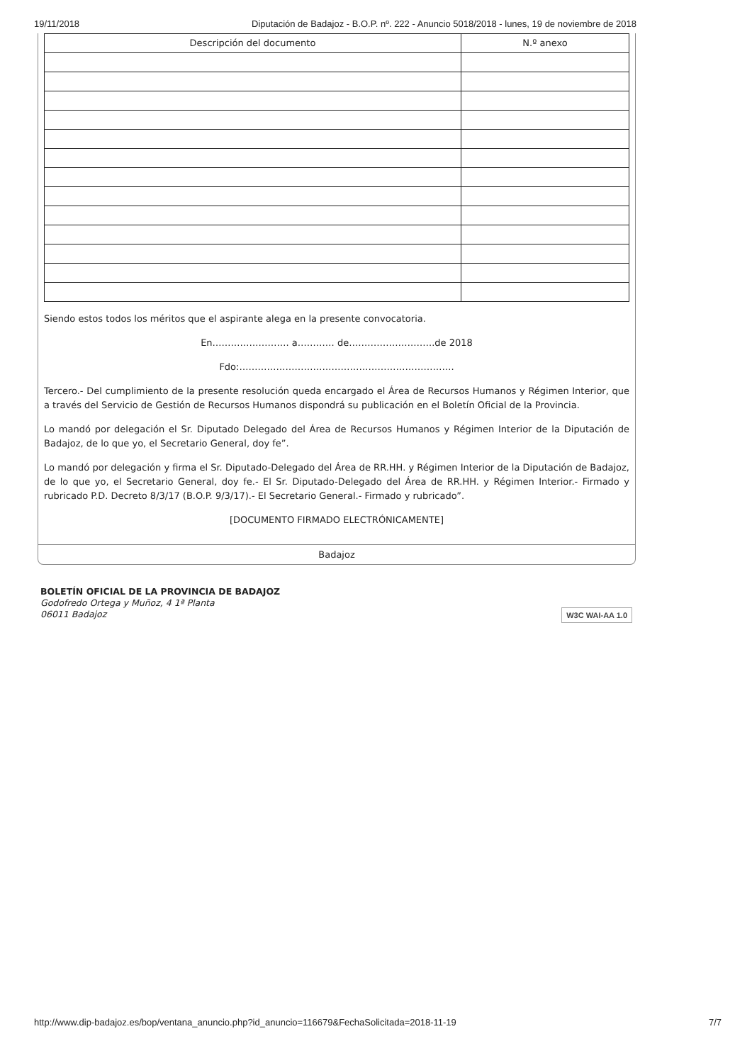19/11/2018 Diputación de Badajoz - B.O.P. nº. 222 - Anuncio 5018/2018 - lunes, 19 de noviembre de 2018
| Descripción del documento | N.º anexo |
| --- | --- |
Siendo estos todos los méritos que el aspirante alega en la presente convocatoria.
En……………………. a………… de……………………….de 2018
Fdo:…………………………………………………………….
Tercero.- Del cumplimiento de la presente resolución queda encargado el Área de Recursos Humanos y Régimen Interior, que a través del Servicio de Gestión de Recursos Humanos dispondrá su publicación en el Boletín Oficial de la Provincia.
Lo mandó por delegación el Sr. Diputado Delegado del Área de Recursos Humanos y Régimen Interior de la Diputación de Badajoz, de lo que yo, el Secretario General, doy fe”.
Lo mandó por delegación y firma el Sr. Diputado-Delegado del Área de RR.HH. y Régimen Interior de la Diputación de Badajoz, de lo que yo, el Secretario General, doy fe.- El Sr. Diputado-Delegado del Área de RR.HH. y Régimen Interior.- Firmado y rubricado P.D. Decreto 8/3/17 (B.O.P. 9/3/17).- El Secretario General.- Firmado y rubricado”.
[DOCUMENTO FIRMADO ELECTRÓNICAMENTE]
Badajoz
BOLETÍN OFICIAL DE LA PROVINCIA DE BADAJOZ
Godofredo Ortega y Muñoz, 4 1ª Planta
06011 Badajoz
W3C WAI-AA 1.0
http://www.dip-badajoz.es/bop/ventana_anuncio.php?id_anuncio=116679&FechaSolicitada=2018-11-19 7/7